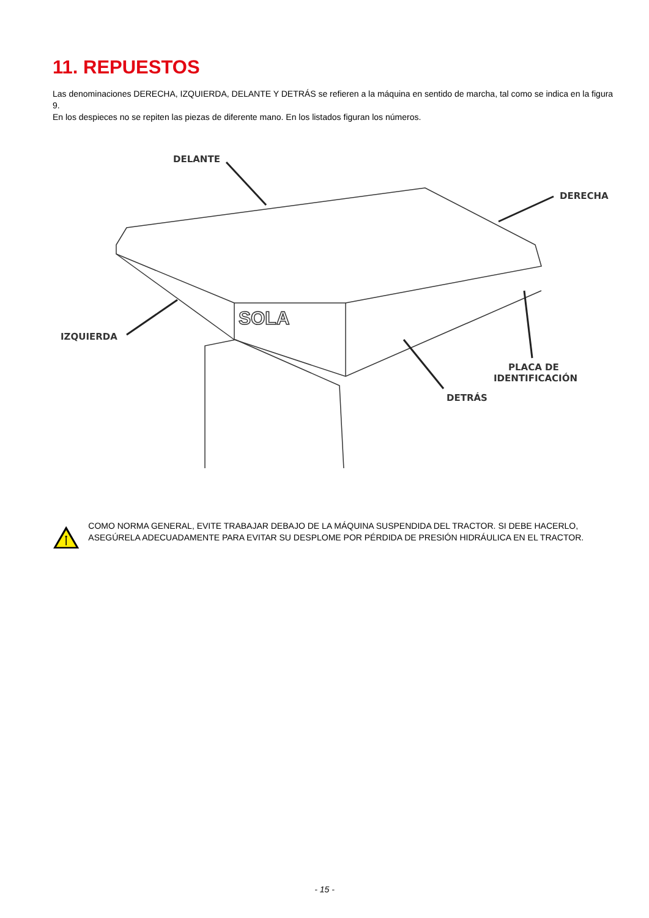11. REPUESTOS
Las denominaciones DERECHA, IZQUIERDA, DELANTE Y DETRÁS se refieren a la máquina en sentido de marcha, tal como se indica en la figura 9.
En los despieces no se repiten las piezas de diferente mano. En los listados figuran los números.
SOLA
DELANTE
DERECHA
IZQUIERDA
PLACA DE
IDENTIFICACIÓN
DETRÁS
COMO NORMA GENERAL, EVITE TRABAJAR DEBAJO DE LA MÁQUINA SUSPENDIDA DEL TRACTOR. SI DEBE HACERLO, ASEGÚRELA ADECUADAMENTE PARA EVITAR SU DESPLOME POR PÉRDIDA DE PRESIÓN HIDRÁULICA EN EL TRACTOR.
- 15 -